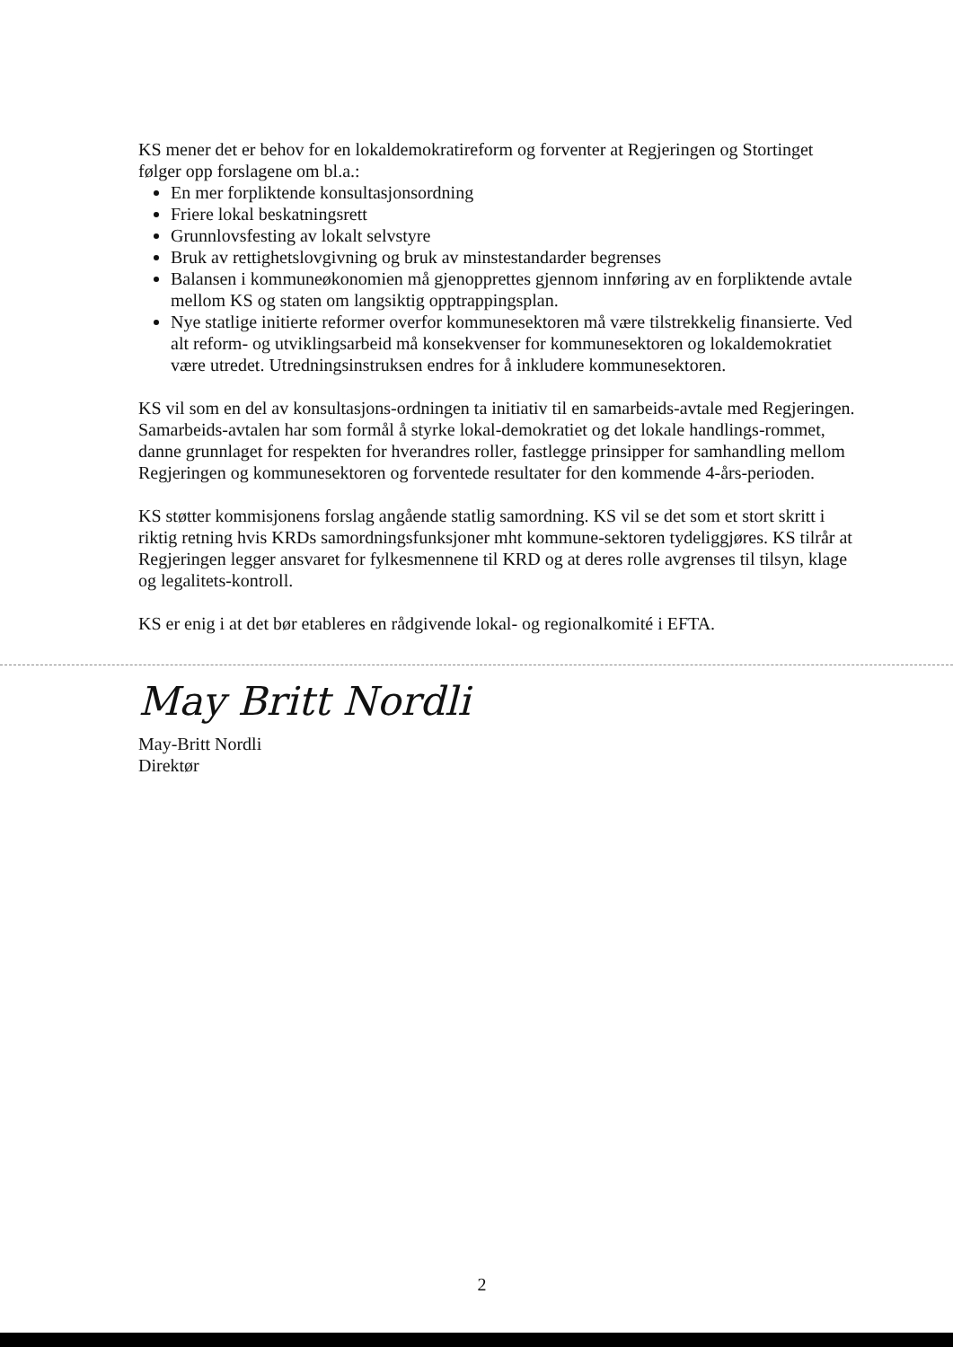KS mener det er behov for en lokaldemokratireform og forventer at Regjeringen og Stortinget følger opp forslagene om bl.a.:
En mer forpliktende konsultasjonsordning
Friere lokal beskatningsrett
Grunnlovsfesting av lokalt selvstyre
Bruk av rettighetslovgivning og bruk av minstestandarder begrenses
Balansen i kommuneøkonomien må gjenopprettes gjennom innføring av en forpliktende avtale mellom KS og staten om langsiktig opptrappingsplan.
Nye statlige initierte reformer overfor kommunesektoren må være tilstrekkelig finansierte. Ved alt reform- og utviklingsarbeid må konsekvenser for kommunesektoren og lokaldemokratiet være utredet. Utredningsinstruksen endres for å inkludere kommunesektoren.
KS vil som en del av konsultasjons-ordningen ta initiativ til en samarbeids-avtale med Regjeringen. Samarbeids-avtalen har som formål å styrke lokal-demokratiet og det lokale handlings-rommet, danne grunnlaget for respekten for hverandres roller, fastlegge prinsipper for samhandling mellom Regjeringen og kommunesektoren og forventede resultater for den kommende 4-års-perioden.
KS støtter kommisjonens forslag angående statlig samordning. KS vil se det som et stort skritt i riktig retning hvis KRDs samordningsfunksjoner mht kommune-sektoren tydeliggjøres. KS tilrår at Regjeringen legger ansvaret for fylkesmennene til KRD og at deres rolle avgrenses til tilsyn, klage og legalitets-kontroll.
KS er enig i at det bør etableres en rådgivende lokal- og regionalkomité i EFTA.
May Britt Nordli
May-Britt Nordli
Direktør
2